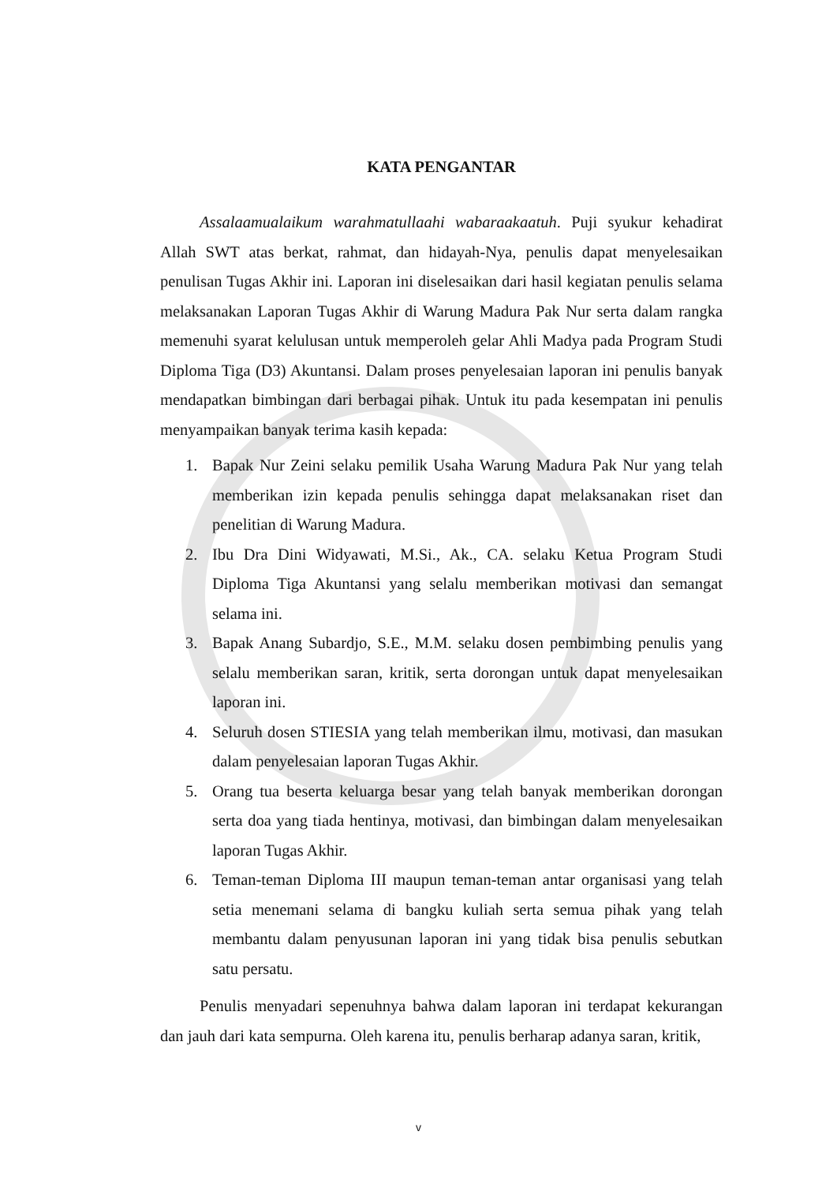KATA PENGANTAR
Assalaamualaikum warahmatullaahi wabaraakaatuh. Puji syukur kehadirat Allah SWT atas berkat, rahmat, dan hidayah-Nya, penulis dapat menyelesaikan penulisan Tugas Akhir ini. Laporan ini diselesaikan dari hasil kegiatan penulis selama melaksanakan Laporan Tugas Akhir di Warung Madura Pak Nur serta dalam rangka memenuhi syarat kelulusan untuk memperoleh gelar Ahli Madya pada Program Studi Diploma Tiga (D3) Akuntansi. Dalam proses penyelesaian laporan ini penulis banyak mendapatkan bimbingan dari berbagai pihak. Untuk itu pada kesempatan ini penulis menyampaikan banyak terima kasih kepada:
1. Bapak Nur Zeini selaku pemilik Usaha Warung Madura Pak Nur yang telah memberikan izin kepada penulis sehingga dapat melaksanakan riset dan penelitian di Warung Madura.
2. Ibu Dra Dini Widyawati, M.Si., Ak., CA. selaku Ketua Program Studi Diploma Tiga Akuntansi yang selalu memberikan motivasi dan semangat selama ini.
3. Bapak Anang Subardjo, S.E., M.M. selaku dosen pembimbing penulis yang selalu memberikan saran, kritik, serta dorongan untuk dapat menyelesaikan laporan ini.
4. Seluruh dosen STIESIA yang telah memberikan ilmu, motivasi, dan masukan dalam penyelesaian laporan Tugas Akhir.
5. Orang tua beserta keluarga besar yang telah banyak memberikan dorongan serta doa yang tiada hentinya, motivasi, dan bimbingan dalam menyelesaikan laporan Tugas Akhir.
6. Teman-teman Diploma III maupun teman-teman antar organisasi yang telah setia menemani selama di bangku kuliah serta semua pihak yang telah membantu dalam penyusunan laporan ini yang tidak bisa penulis sebutkan satu persatu.
Penulis menyadari sepenuhnya bahwa dalam laporan ini terdapat kekurangan dan jauh dari kata sempurna. Oleh karena itu, penulis berharap adanya saran, kritik,
v